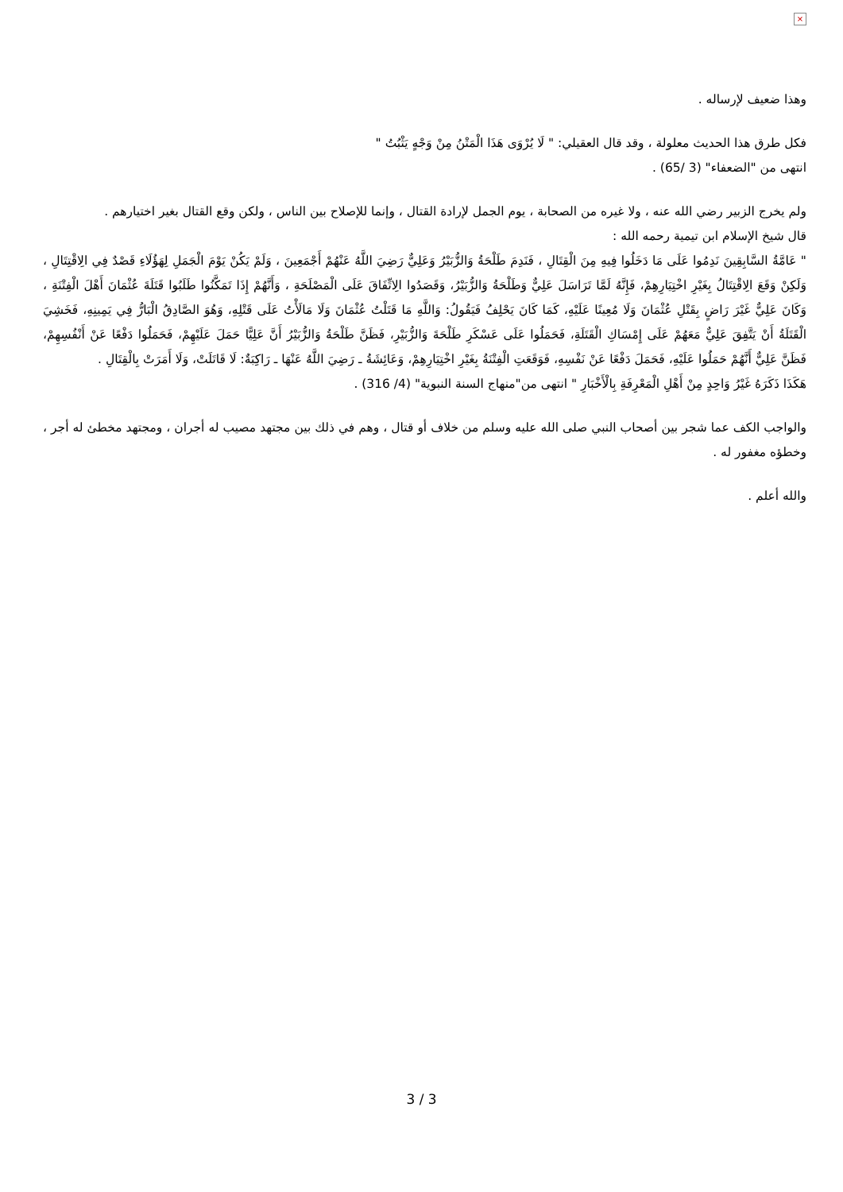×
وهذا ضعيف لإرساله .
فكل طرق هذا الحديث معلولة ، وقد قال العقيلي: " لَا يُرْوَى هَذَا الْمَتْنُ مِنْ وَجْهٍ يَثْبُتُ "
انتهى من "الضعفاء" (3 /65) .
ولم يخرج الزبير رضي الله عنه ، ولا غيره من الصحابة ، يوم الجمل لإرادة القتال ، وإنما للإصلاح بين الناس ، ولكن وقع القتال بغير اختيارهم .
قال شيخ الإسلام ابن تيمية رحمه الله :
" عَامَّةُ السَّابِقِينَ نَدِمُوا عَلَى مَا دَخَلُوا فِيهِ مِنَ الْقِتَالِ ، فَنَدِمَ طَلْحَةُ وَالزُّبَيْرُ وَعَلِيٌّ رَضِيَ اللَّهُ عَنْهُمْ أَجْمَعِينَ ، وَلَمْ يَكُنْ يَوْمَ الْجَمَلِ لِهَؤُلَاءِ قَصْدٌ فِي الِاقْتِتَالِ ، وَلَكِنْ وَقَعَ الِاقْتِتَالُ بِغَيْرِ اخْتِيَارِهِمْ، فَإِنَّهُ لَمَّا تَرَاسَلَ عَلِيٌّ وَطَلْحَةُ وَالزُّبَيْرُ، وَقَصَدُوا الِاتِّفَاقَ عَلَى الْمَصْلَحَةِ ، وَأَنَّهُمْ إِذَا تَمَكَّنُوا طَلَبُوا قَتَلَةَ عُثْمَانَ أَهْلَ الْفِتْنَةِ ، وَكَانَ عَلِيٌّ غَيْرَ رَاضٍ بِقَتْلِ عُثْمَانَ وَلَا مُعِينًا عَلَيْهِ، كَمَا كَانَ يَحْلِفُ فَيَقُولُ: وَاللَّهِ مَا قَتَلْتُ عُثْمَانَ وَلَا مَالَأْتُ عَلَى قَتْلِهِ، وَهُوَ الصَّادِقُ الْبَارُّ فِي يَمِينِهِ، فَخَشِيَ الْقَتَلَةُ أَنْ يَتَّفِقَ عَلِيٌّ مَعَهُمْ عَلَى إِمْسَاكِ الْقَتَلَةِ، فَحَمَلُوا عَلَى عَسْكَرِ طَلْحَةَ وَالزُّبَيْرِ، فَظَنَّ طَلْحَةُ وَالزُّبَيْرُ أَنَّ عَلِيًّا حَمَلَ عَلَيْهِمْ، فَحَمَلُوا دَفْعًا عَنْ أَنْفُسِهِمْ، فَظَنَّ عَلِيٌّ أَنَّهُمْ حَمَلُوا عَلَيْهِ، فَحَمَلَ دَفْعًا عَنْ نَفْسِهِ، فَوَقَعَتِ الْفِتْنَةُ بِغَيْرِ اخْتِيَارِهِمْ، وَعَائِشَةُ ـ رَضِيَ اللَّهُ عَنْهَا ـ رَاكِبَةٌ: لَا قَاتَلَتْ، وَلَا أَمَرَتْ بِالْقِتَالِ .
هَكَذَا ذَكَرَهُ غَيْرُ وَاحِدٍ مِنْ أَهْلِ الْمَعْرِفَةِ بِالْأَخْبَارِ " انتهى من"منهاج السنة النبوية" (4/ 316) .
والواجب الكف عما شجر بين أصحاب النبي صلى الله عليه وسلم من خلاف أو قتال ، وهم في ذلك بين مجتهد مصيب له أجران ، ومجتهد مخطئ له أجر ، وخطؤه مغفور له .
والله أعلم .
3 / 3